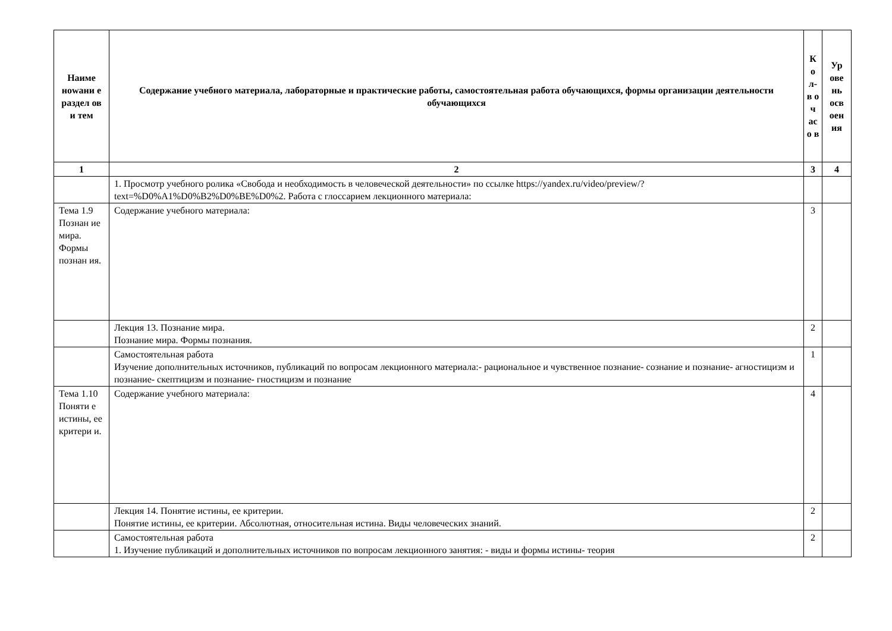| Наиме нowани е раздел ов и тем | Содержание учебного материала, лабораторные и практические работы, самостоятельная работа обучающихся, формы организации деятельности обучающихся | К о л- в о ч ас о в | Ур ове нь осв оен ия |
| --- | --- | --- | --- |
| 1 | 2 | 3 | 4 |
| | 1. Просмотр учебного ролика «Свобода и необходимость в человеческой деятельности» по ссылке https://yandex.ru/video/preview/?text=%D0%A1%D0%B2%D0%BE%D0%2. Работа с глоссарием лекционного материала: | | |
| Тема 1.9 Познан ие мира. Формы познан ия. | Содержание учебного материала: | 3 | |
| | Лекция 13. Познание мира. Познание мира. Формы познания. | 2 | |
| | Самостоятельная работа Изучение дополнительных источников, публикаций по вопросам лекционного материала:- рациональное и чувственное познание- сознание и познание- агностицизм и познание- скептицизм и познание- гностицизм и познание | 1 | |
| Тема 1.10 Поняти е истины, ее критери и. | Содержание учебного материала: | 4 | |
| | Лекция 14. Понятие истины, ее критерии. Понятие истины, ее критерии. Абсолютная, относительная истина. Виды человеческих знаний. | 2 | |
| | Самостоятельная работа 1. Изучение публикаций и дополнительных источников по вопросам лекционного занятия: - виды и формы истины- теория | 2 | |